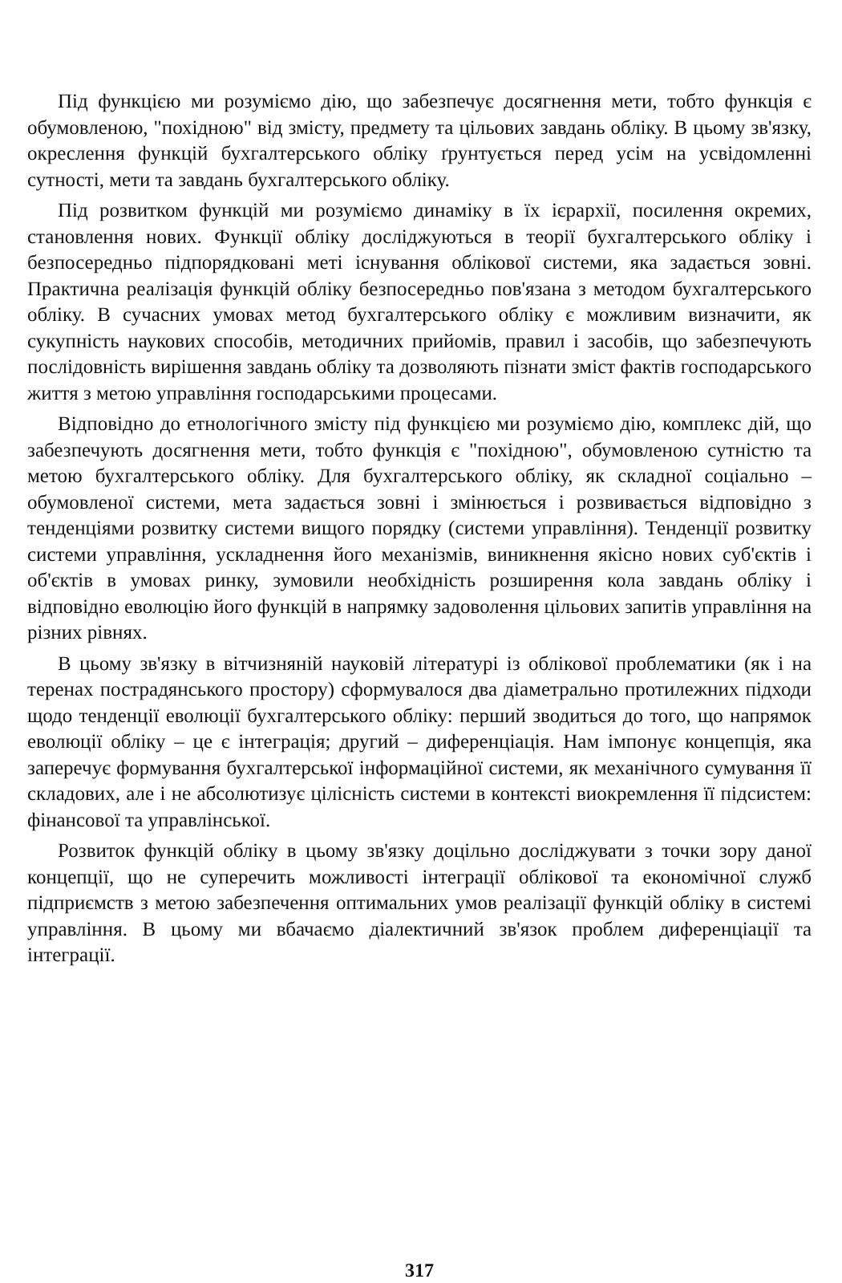Під функцією ми розуміємо дію, що забезпечує досягнення мети, тобто функція є обумовленою, "похідною" від змісту, предмету та цільових завдань обліку. В цьому зв'язку, окреслення функцій бухгалтерського обліку ґрунтується перед усім на усвідомленні сутності, мети та завдань бухгалтерського обліку.
Під розвитком функцій ми розуміємо динаміку в їх ієрархії, посилення окремих, становлення нових. Функції обліку досліджуються в теорії бухгалтерського обліку і безпосередньо підпорядковані меті існування облікової системи, яка задається зовні. Практична реалізація функцій обліку безпосередньо пов'язана з методом бухгалтерського обліку. В сучасних умовах метод бухгалтерського обліку є можливим визначити, як сукупність наукових способів, методичних прийомів, правил і засобів, що забезпечують послідовність вирішення завдань обліку та дозволяють пізнати зміст фактів господарського життя з метою управління господарськими процесами.
Відповідно до етнологічного змісту під функцією ми розуміємо дію, комплекс дій, що забезпечують досягнення мети, тобто функція є "похідною", обумовленою сутністю та метою бухгалтерського обліку. Для бухгалтерського обліку, як складної соціально – обумовленої системи, мета задається зовні і змінюється і розвивається відповідно з тенденціями розвитку системи вищого порядку (системи управління). Тенденції розвитку системи управління, ускладнення його механізмів, виникнення якісно нових суб'єктів і об'єктів в умовах ринку, зумовили необхідність розширення кола завдань обліку і відповідно еволюцію його функцій в напрямку задоволення цільових запитів управління на різних рівнях.
В цьому зв'язку в вітчизняній науковій літературі із облікової проблематики (як і на теренах пострадянського простору) сформувалося два діаметрально протилежних підходи щодо тенденції еволюції бухгалтерського обліку: перший зводиться до того, що напрямок еволюції обліку – це є інтеграція; другий – диференціація. Нам імпонує концепція, яка заперечує формування бухгалтерської інформаційної системи, як механічного сумування її складових, але і не абсолютизує цілісність системи в контексті виокремлення її підсистем: фінансової та управлінської.
Розвиток функцій обліку в цьому зв'язку доцільно досліджувати з точки зору даної концепції, що не суперечить можливості інтеграції облікової та економічної служб підприємств з метою забезпечення оптимальних умов реалізації функцій обліку в системі управління. В цьому ми вбачаємо діалектичний зв'язок проблем диференціації та інтеграції.
317